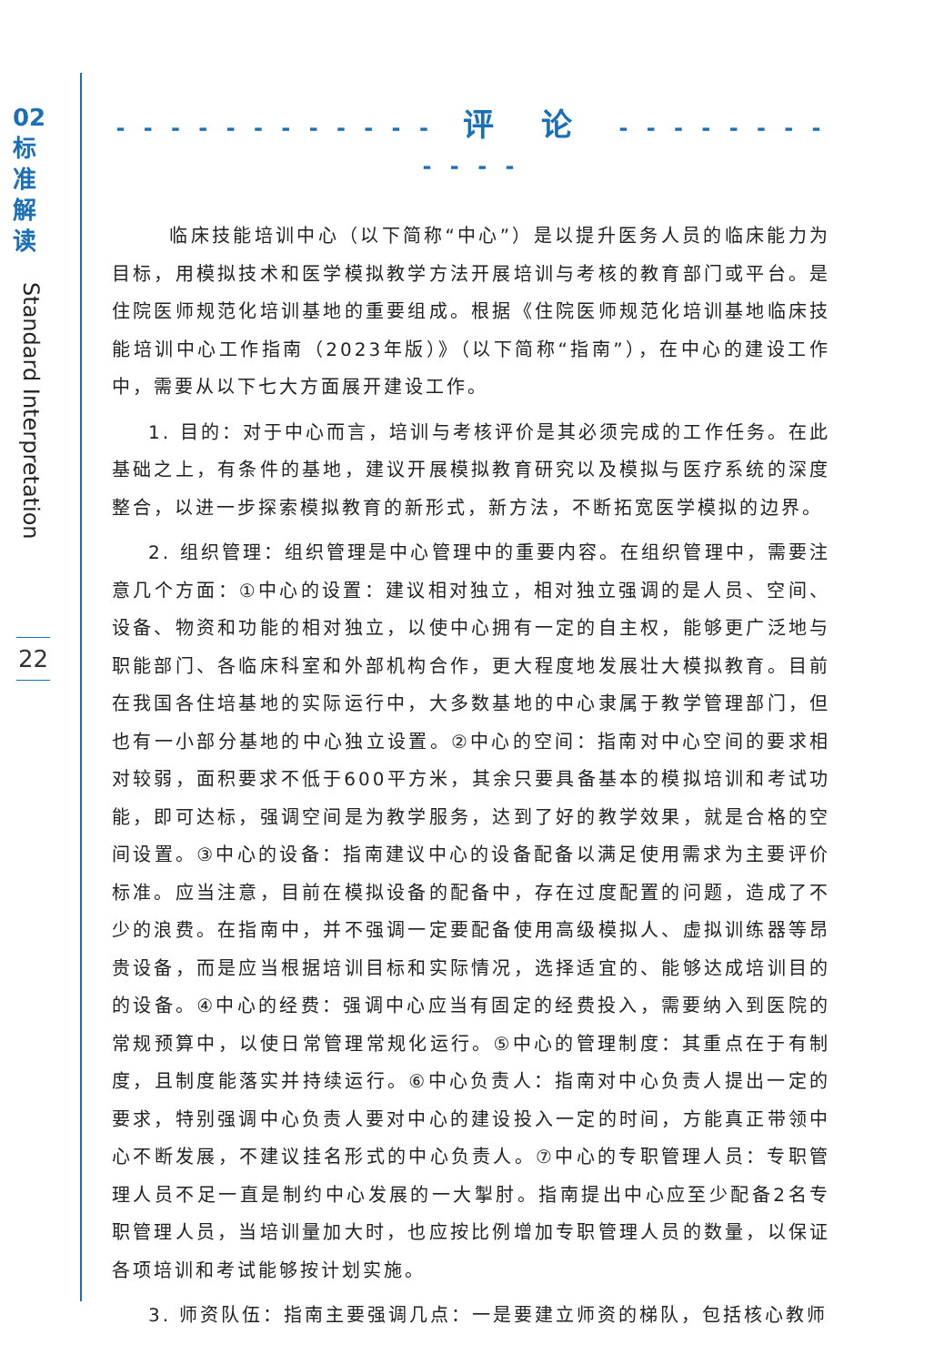02
标
准
解
读
Standard Interpretation
22
- - - - - - - - - - - - 评 论 - - - - - - - - - - - -
　临床技能培训中心（以下简称“中心”）是以提升医务人员的临床能力为目标，用模拟技术和医学模拟教学方法开展培训与考核的教育部门或平台。是住院医师规范化培训基地的重要组成。根据《住院医师规范化培训基地临床技能培训中心工作指南（2023年版）》（以下简称“指南”），在中心的建设工作中，需要从以下七大方面展开建设工作。
1. 目的：对于中心而言，培训与考核评价是其必须完成的工作任务。在此基础之上，有条件的基地，建议开展模拟教育研究以及模拟与医疗系统的深度整合，以进一步探索模拟教育的新形式，新方法，不断拓宽医学模拟的边界。
2. 组织管理：组织管理是中心管理中的重要内容。在组织管理中，需要注意几个方面：①中心的设置：建议相对独立，相对独立强调的是人员、空间、设备、物资和功能的相对独立，以使中心拥有一定的自主权，能够更广泛地与职能部门、各临床科室和外部机构合作，更大程度地发展壮大模拟教育。目前在我国各住培基地的实际运行中，大多数基地的中心隶属于教学管理部门，但也有一小部分基地的中心独立设置。②中心的空间：指南对中心空间的要求相对较弱，面积要求不低于600平方米，其余只要具备基本的模拟培训和考试功能，即可达标，强调空间是为教学服务，达到了好的教学效果，就是合格的空间设置。③中心的设备：指南建议中心的设备配备以满足使用需求为主要评价标准。应当注意，目前在模拟设备的配备中，存在过度配置的问题，造成了不少的浪费。在指南中，并不强调一定要配备使用高级模拟人、虚拟训练器等昂贵设备，而是应当根据培训目标和实际情况，选择适宜的、能够达成培训目的的设备。④中心的经费：强调中心应当有固定的经费投入，需要纳入到医院的常规预算中，以使日常管理常规化运行。⑤中心的管理制度：其重点在于有制度，且制度能落实并持续运行。⑥中心负责人：指南对中心负责人提出一定的要求，特别强调中心负责人要对中心的建设投入一定的时间，方能真正带领中心不断发展，不建议挂名形式的中心负责人。⑦中心的专职管理人员：专职管理人员不足一直是制约中心发展的一大掣肘。指南提出中心应至少配备2名专职管理人员，当培训量加大时，也应按比例增加专职管理人员的数量，以保证各项培训和考试能够按计划实施。
3. 师资队伍：指南主要强调几点：一是要建立师资的梯队，包括核心教师